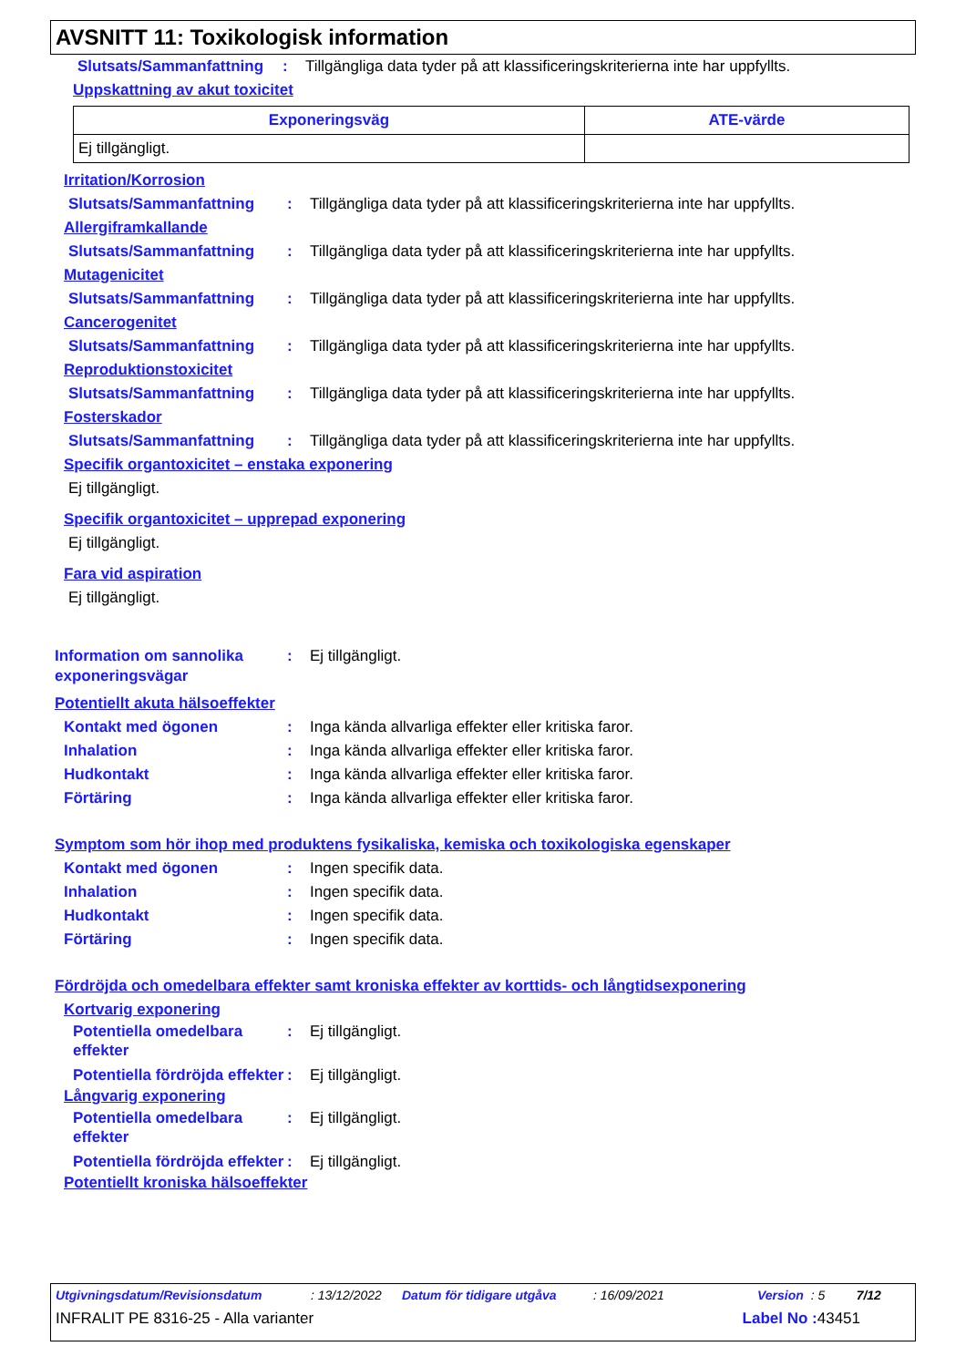AVSNITT 11: Toxikologisk information
Slutsats/Sammanfattning: Tillgängliga data tyder på att klassificeringskriterierna inte har uppfyllts.
Uppskattning av akut toxicitet
| Exponeringsväg | ATE-värde |
| --- | --- |
| Ej tillgängligt. | |
Irritation/Korrosion
Slutsats/Sammanfattning: Tillgängliga data tyder på att klassificeringskriterierna inte har uppfyllts.
Allergiframkallande
Slutsats/Sammanfattning: Tillgängliga data tyder på att klassificeringskriterierna inte har uppfyllts.
Mutagenicitet
Slutsats/Sammanfattning: Tillgängliga data tyder på att klassificeringskriterierna inte har uppfyllts.
Cancerogenitet
Slutsats/Sammanfattning: Tillgängliga data tyder på att klassificeringskriterierna inte har uppfyllts.
Reproduktionstoxicitet
Slutsats/Sammanfattning: Tillgängliga data tyder på att klassificeringskriterierna inte har uppfyllts.
Fosterskador
Slutsats/Sammanfattning: Tillgängliga data tyder på att klassificeringskriterierna inte har uppfyllts.
Specifik organtoxicitet – enstaka exponering
Ej tillgängligt.
Specifik organtoxicitet – upprepad exponering
Ej tillgängligt.
Fara vid aspiration
Ej tillgängligt.
Information om sannolika exponeringsvägar: Ej tillgängligt.
Potentiellt akuta hälsoeffekter
Kontakt med ögonen: Inga kända allvarliga effekter eller kritiska faror.
Inhalation: Inga kända allvarliga effekter eller kritiska faror.
Hudkontakt: Inga kända allvarliga effekter eller kritiska faror.
Förtäring: Inga kända allvarliga effekter eller kritiska faror.
Symptom som hör ihop med produktens fysikaliska, kemiska och toxikologiska egenskaper
Kontakt med ögonen: Ingen specifik data.
Inhalation: Ingen specifik data.
Hudkontakt: Ingen specifik data.
Förtäring: Ingen specifik data.
Fördröjda och omedelbara effekter samt kroniska effekter av korttids- och långtidsexponering
Kortvarig exponering
Potentiella omedelbara effekter: Ej tillgängligt.
Potentiella fördröjda effekter: Ej tillgängligt.
Långvarig exponering
Potentiella omedelbara effekter: Ej tillgängligt.
Potentiella fördröjda effekter: Ej tillgängligt.
Potentiellt kroniska hälsoeffekter
Utgivningsdatum/Revisionsdatum: 13/12/2022 Datum för tidigare utgåva: 16/09/2021 Version : 5 7/12
INFRALIT PE 8316-25 - Alla varianter Label No : 43451